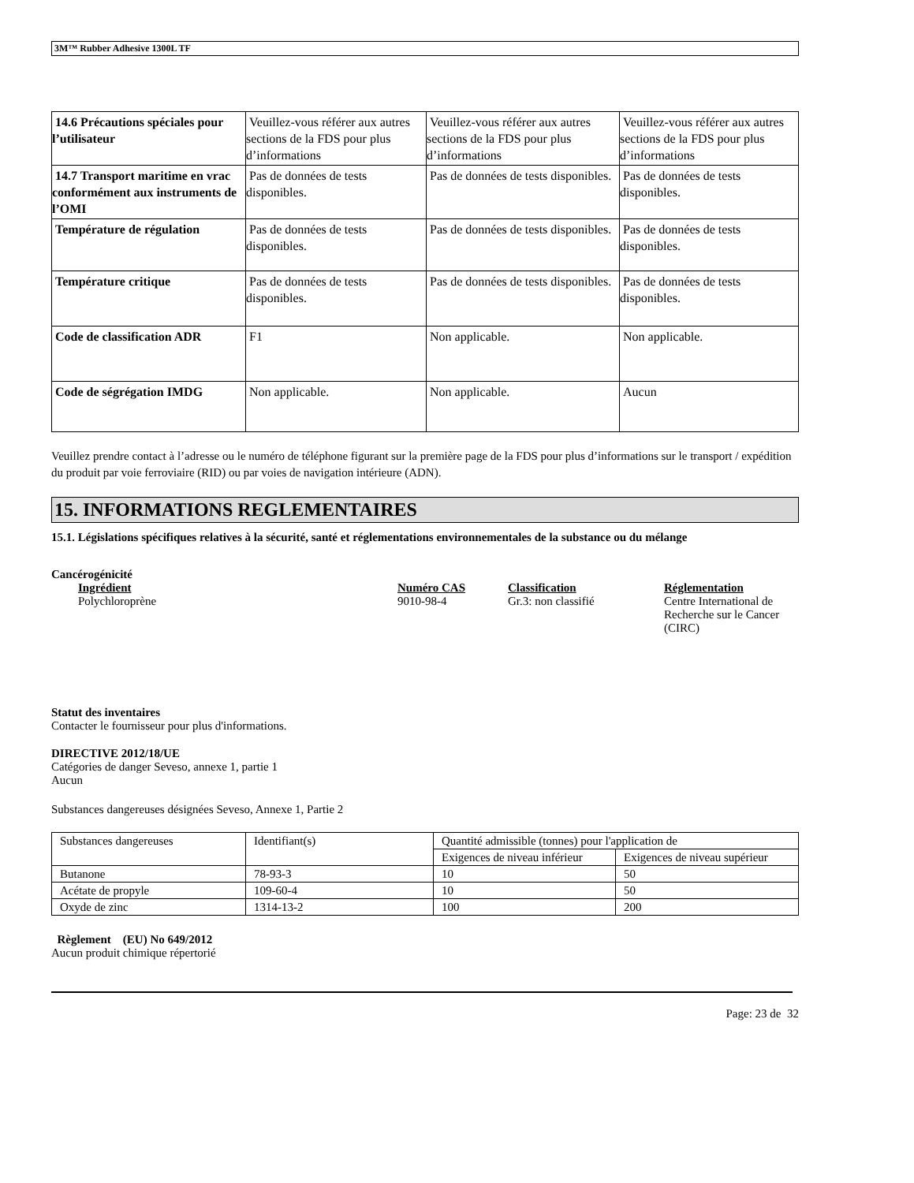3M™ Rubber Adhesive 1300L TF
| 14.6 Précautions spéciales pour l’utilisateur | Veuillez-vous référer aux autres sections de la FDS pour plus d’informations | Veuillez-vous référer aux autres sections de la FDS pour plus d’informations | Veuillez-vous référer aux autres sections de la FDS pour plus d’informations |
| 14.7 Transport maritime en vrac conformément aux instruments de l’OMI | Pas de données de tests disponibles. | Pas de données de tests disponibles. | Pas de données de tests disponibles. |
| Température de régulation | Pas de données de tests disponibles. | Pas de données de tests disponibles. | Pas de données de tests disponibles. |
| Température critique | Pas de données de tests disponibles. | Pas de données de tests disponibles. | Pas de données de tests disponibles. |
| Code de classification ADR | F1 | Non applicable. | Non applicable. |
| Code de ségrégation IMDG | Non applicable. | Non applicable. | Aucun |
Veuillez prendre contact à l’adresse ou le numéro de téléphone figurant sur la première page de la FDS pour plus d’informations sur le transport / expédition du produit par voie ferroviaire (RID) ou par voies de navigation intérieure (ADN).
15. INFORMATIONS REGLEMENTAIRES
15.1. Législations spécifiques relatives à la sécurité, santé et réglementations environnementales de la substance ou du mélange
Cancérogénicité
| Ingrédient | Numéro CAS | Classification | Réglementation |
| --- | --- | --- | --- |
| Polychloroprène | 9010-98-4 | Gr.3: non classifié | Centre International de Recherche sur le Cancer (CIRC) |
Statut des inventaires
Contacter le fournisseur pour plus d'informations.
DIRECTIVE 2012/18/UE
Catégories de danger Seveso, annexe 1, partie 1
Aucun
Substances dangereuses désignées Seveso, Annexe 1, Partie 2
| Substances dangereuses | Identifiant(s) | Quantité admissible (tonnes) pour l'application de | |
| | | Exigences de niveau inférieur | Exigences de niveau supérieur |
| Butanone | 78-93-3 | 10 | 50 |
| Acétate de propyle | 109-60-4 | 10 | 50 |
| Oxyde de zinc | 1314-13-2 | 100 | 200 |
Règlement (EU) No 649/2012
Aucun produit chimique répertorié
Page: 23 de 32